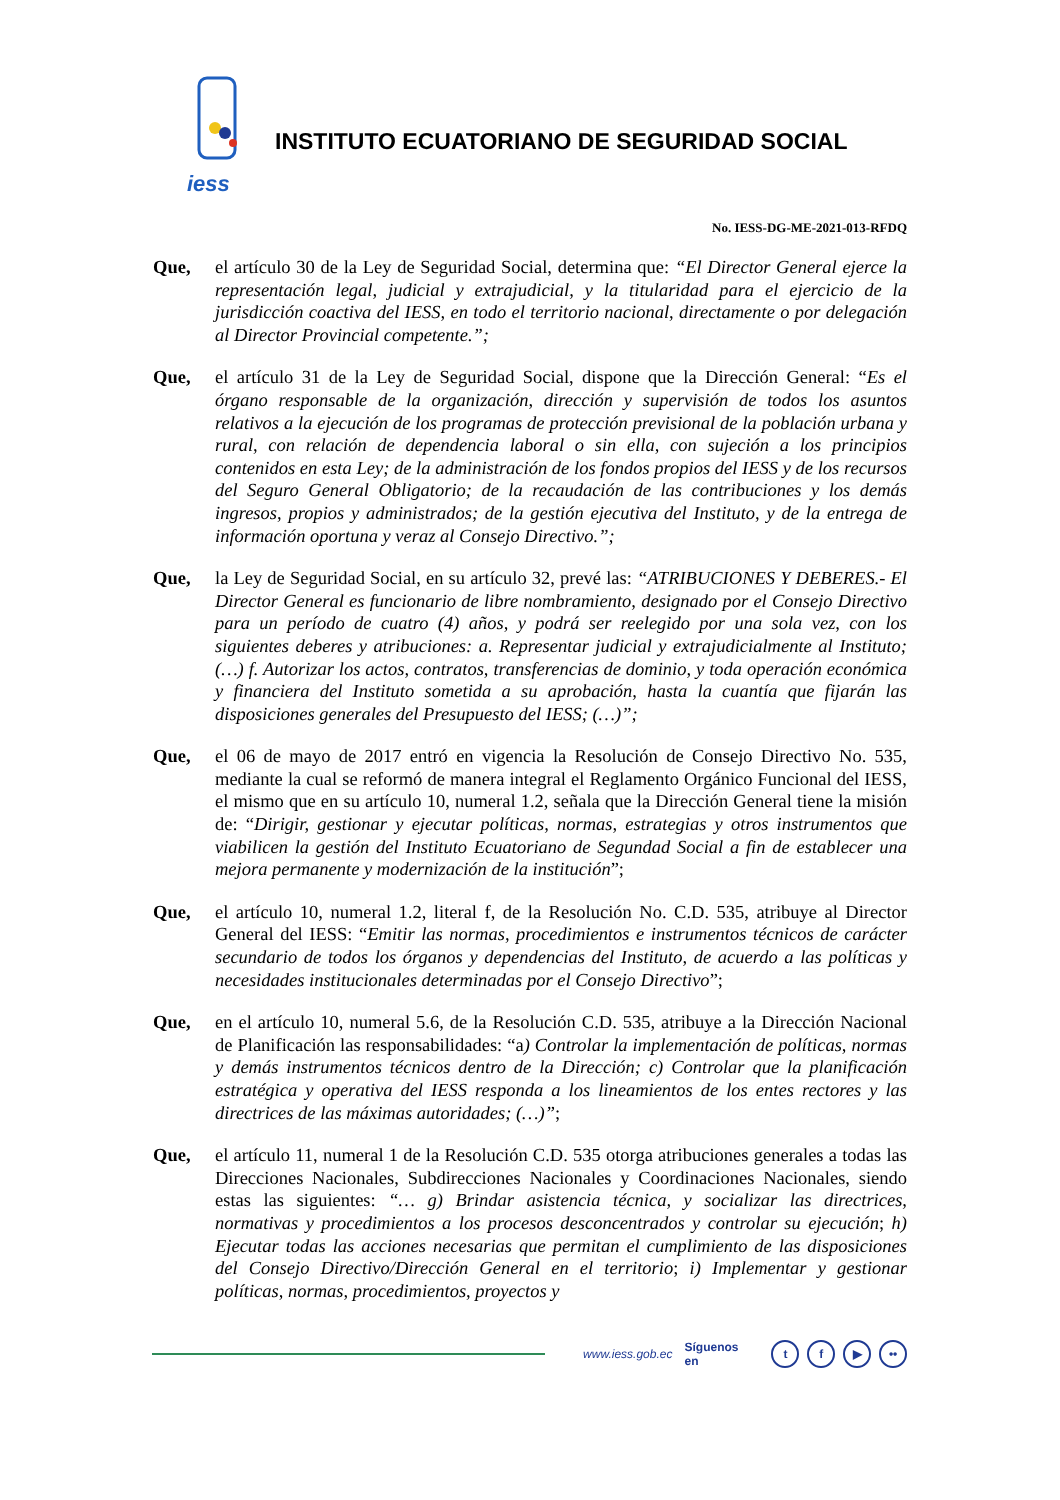iess
INSTITUTO ECUATORIANO DE SEGURIDAD SOCIAL
No. IESS-DG-ME-2021-013-RFDQ
Que, el artículo 30 de la Ley de Seguridad Social, determina que: “El Director General ejerce la representación legal, judicial y extrajudicial, y la titularidad para el ejercicio de la jurisdicción coactiva del IESS, en todo el territorio nacional, directamente o por delegación al Director Provincial competente.”;
Que, el artículo 31 de la Ley de Seguridad Social, dispone que la Dirección General: “Es el órgano responsable de la organización, dirección y supervisión de todos los asuntos relativos a la ejecución de los programas de protección previsional de la población urbana y rural, con relación de dependencia laboral o sin ella, con sujeción a los principios contenidos en esta Ley; de la administración de los fondos propios del IESS y de los recursos del Seguro General Obligatorio; de la recaudación de las contribuciones y los demás ingresos, propios y administrados; de la gestión ejecutiva del Instituto, y de la entrega de información oportuna y veraz al Consejo Directivo.”;
Que, la Ley de Seguridad Social, en su artículo 32, prevé las: “ATRIBUCIONES Y DEBERES.- El Director General es funcionario de libre nombramiento, designado por el Consejo Directivo para un período de cuatro (4) años, y podrá ser reelegido por una sola vez, con los siguientes deberes y atribuciones: a. Representar judicial y extrajudicialmente al Instituto; (…) f. Autorizar los actos, contratos, transferencias de dominio, y toda operación económica y financiera del Instituto sometida a su aprobación, hasta la cuantía que fijarán las disposiciones generales del Presupuesto del IESS; (…)”;
Que, el 06 de mayo de 2017 entró en vigencia la Resolución de Consejo Directivo No. 535, mediante la cual se reformó de manera integral el Reglamento Orgánico Funcional del IESS, el mismo que en su artículo 10, numeral 1.2, señala que la Dirección General tiene la misión de: “Dirigir, gestionar y ejecutar políticas, normas, estrategias y otros instrumentos que viabilicen la gestión del Instituto Ecuatoriano de Segundad Social a fin de establecer una mejora permanente y modernización de la institución”;
Que, el artículo 10, numeral 1.2, literal f, de la Resolución No. C.D. 535, atribuye al Director General del IESS: “Emitir las normas, procedimientos e instrumentos técnicos de carácter secundario de todos los órganos y dependencias del Instituto, de acuerdo a las políticas y necesidades institucionales determinadas por el Consejo Directivo”;
Que, en el artículo 10, numeral 5.6, de la Resolución C.D. 535, atribuye a la Dirección Nacional de Planificación las responsabilidades: “a) Controlar la implementación de políticas, normas y demás instrumentos técnicos dentro de la Dirección; c) Controlar que la planificación estratégica y operativa del IESS responda a los lineamientos de los entes rectores y las directrices de las máximas autoridades; (…)”;
Que, el artículo 11, numeral 1 de la Resolución C.D. 535 otorga atribuciones generales a todas las Direcciones Nacionales, Subdirecciones Nacionales y Coordinaciones Nacionales, siendo estas las siguientes: “… g) Brindar asistencia técnica, y socializar las directrices, normativas y procedimientos a los procesos desconcentrados y controlar su ejecución; h) Ejecutar todas las acciones necesarias que permitan el cumplimiento de las disposiciones del Consejo Directivo/Dirección General en el territorio; i) Implementar y gestionar políticas, normas, procedimientos, proyectos y
www.iess.gob.ec Síguenos en t f ▶ ••